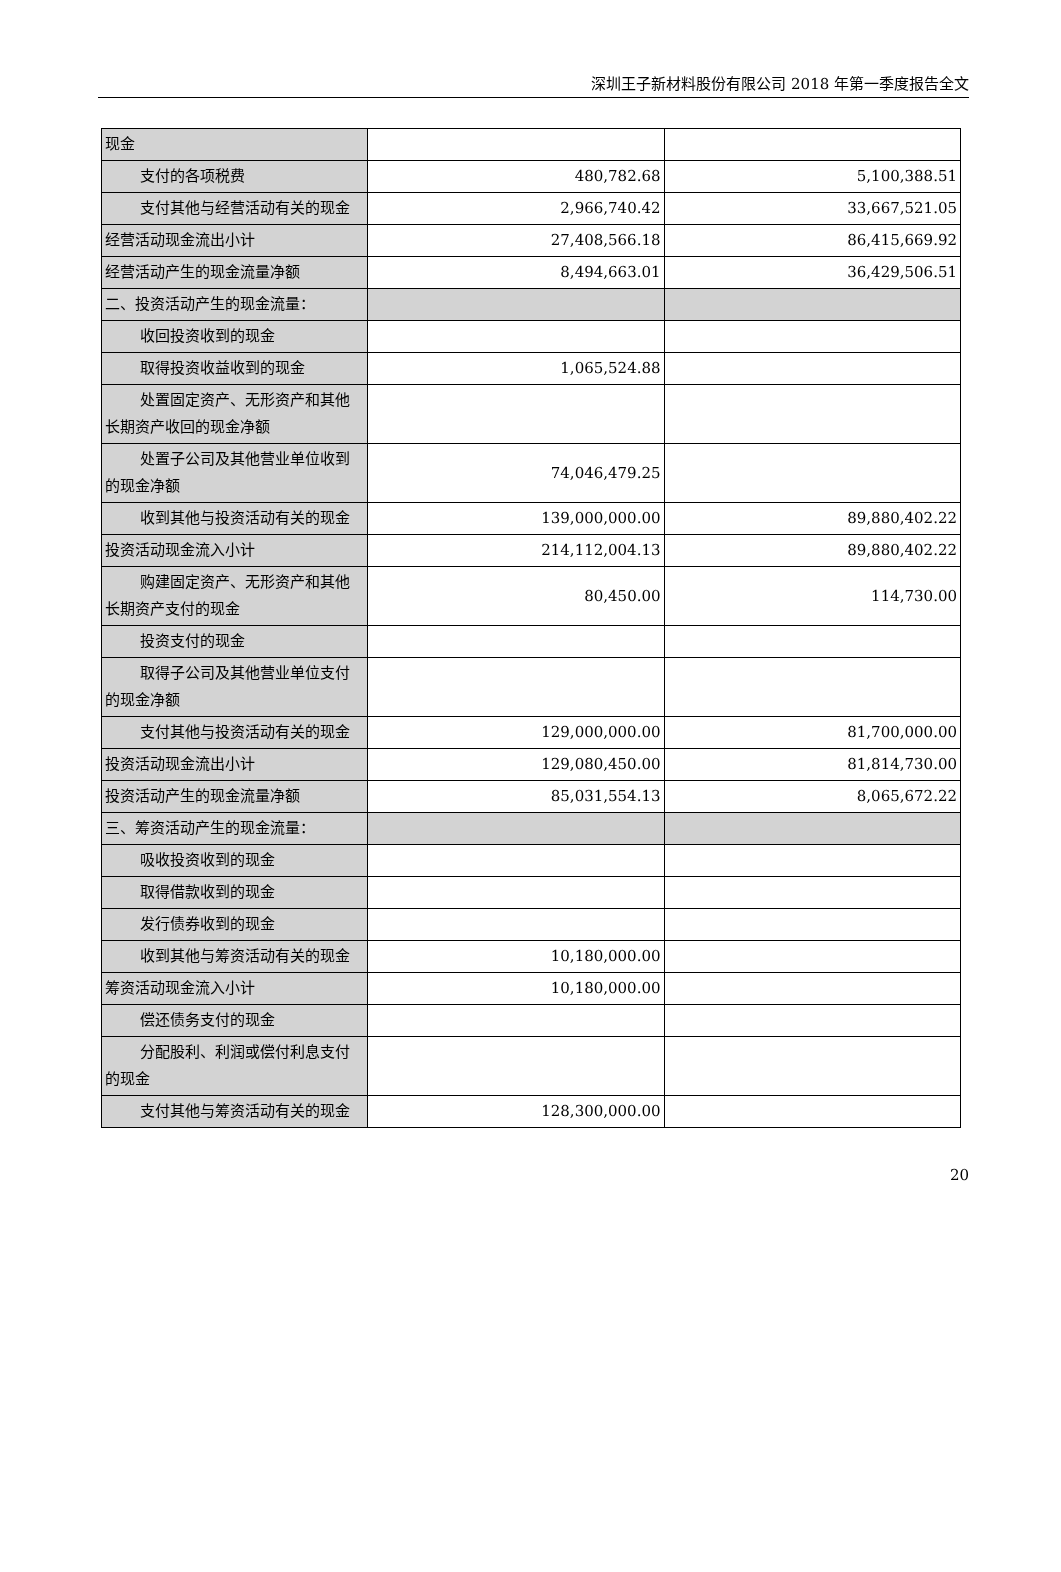深圳王子新材料股份有限公司 2018 年第一季度报告全文
| 现金 | | |
| 支付的各项税费 | 480,782.68 | 5,100,388.51 |
| 支付其他与经营活动有关的现 金 | 2,966,740.42 | 33,667,521.05 |
| 经营活动现金流出小计 | 27,408,566.18 | 86,415,669.92 |
| 经营活动产生的现金流量净额 | 8,494,663.01 | 36,429,506.51 |
| 二、投资活动产生的现金流量： | | |
| 收回投资收到的现金 | | |
| 取得投资收益收到的现金 | 1,065,524.88 | |
| 处置固定资产、无形资产和其他 长期资产收回的现金净额 | | |
| 处置子公司及其他营业单位收 到的现金净额 | 74,046,479.25 | |
| 收到其他与投资活动有关的现 金 | 139,000,000.00 | 89,880,402.22 |
| 投资活动现金流入小计 | 214,112,004.13 | 89,880,402.22 |
| 购建固定资产、无形资产和其他 长期资产支付的现金 | 80,450.00 | 114,730.00 |
| 投资支付的现金 | | |
| 取得子公司及其他营业单位支 付的现金净额 | | |
| 支付其他与投资活动有关的现 金 | 129,000,000.00 | 81,700,000.00 |
| 投资活动现金流出小计 | 129,080,450.00 | 81,814,730.00 |
| 投资活动产生的现金流量净额 | 85,031,554.13 | 8,065,672.22 |
| 三、筹资活动产生的现金流量： | | |
| 吸收投资收到的现金 | | |
| 取得借款收到的现金 | | |
| 发行债券收到的现金 | | |
| 收到其他与筹资活动有关的现 金 | 10,180,000.00 | |
| 筹资活动现金流入小计 | 10,180,000.00 | |
| 偿还债务支付的现金 | | |
| 分配股利、利润或偿付利息支付 的现金 | | |
| 支付其他与筹资活动有关的现 金 | 128,300,000.00 | |
20